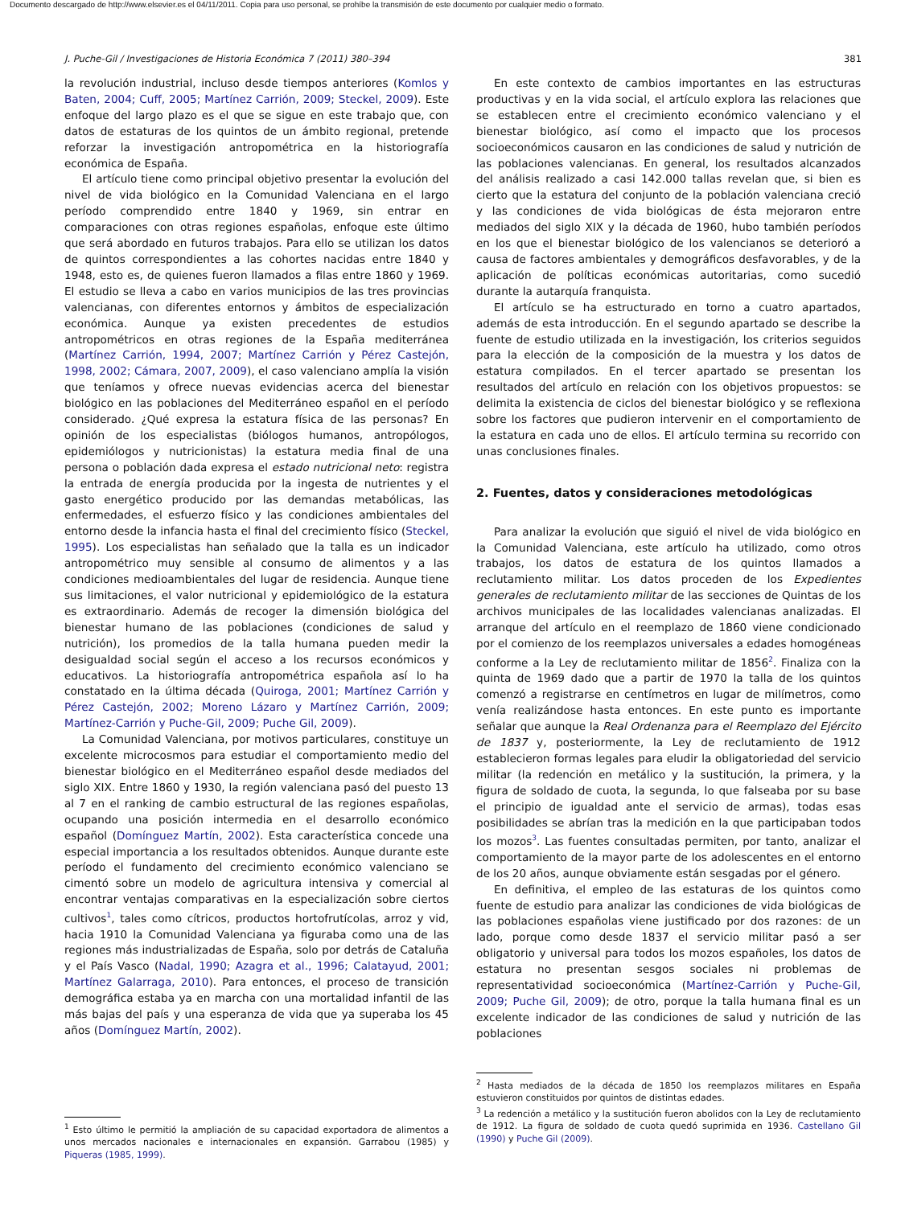Documento descargado de http://www.elsevier.es el 04/11/2011. Copia para uso personal, se prohíbe la transmisión de este documento por cualquier medio o formato.
J. Puche-Gil / Investigaciones de Historia Económica 7 (2011) 380–394 381
la revolución industrial, incluso desde tiempos anteriores (Komlos y Baten, 2004; Cuff, 2005; Martínez Carrión, 2009; Steckel, 2009). Este enfoque del largo plazo es el que se sigue en este trabajo que, con datos de estaturas de los quintos de un ámbito regional, pretende reforzar la investigación antropométrica en la historiografía económica de España.
El artículo tiene como principal objetivo presentar la evolución del nivel de vida biológico en la Comunidad Valenciana en el largo período comprendido entre 1840 y 1969, sin entrar en comparaciones con otras regiones españolas, enfoque este último que será abordado en futuros trabajos. Para ello se utilizan los datos de quintos correspondientes a las cohortes nacidas entre 1840 y 1948, esto es, de quienes fueron llamados a filas entre 1860 y 1969. El estudio se lleva a cabo en varios municipios de las tres provincias valencianas, con diferentes entornos y ámbitos de especialización económica. Aunque ya existen precedentes de estudios antropométricos en otras regiones de la España mediterránea (Martínez Carrión, 1994, 2007; Martínez Carrión y Pérez Castejón, 1998, 2002; Cámara, 2007, 2009), el caso valenciano amplía la visión que teníamos y ofrece nuevas evidencias acerca del bienestar biológico en las poblaciones del Mediterráneo español en el período considerado. ¿Qué expresa la estatura física de las personas? En opinión de los especialistas (biólogos humanos, antropólogos, epidemiólogos y nutricionistas) la estatura media final de una persona o población dada expresa el estado nutricional neto: registra la entrada de energía producida por la ingesta de nutrientes y el gasto energético producido por las demandas metabólicas, las enfermedades, el esfuerzo físico y las condiciones ambientales del entorno desde la infancia hasta el final del crecimiento físico (Steckel, 1995). Los especialistas han señalado que la talla es un indicador antropométrico muy sensible al consumo de alimentos y a las condiciones medioambientales del lugar de residencia. Aunque tiene sus limitaciones, el valor nutricional y epidemiológico de la estatura es extraordinario. Además de recoger la dimensión biológica del bienestar humano de las poblaciones (condiciones de salud y nutrición), los promedios de la talla humana pueden medir la desigualdad social según el acceso a los recursos económicos y educativos. La historiografía antropométrica española así lo ha constatado en la última década (Quiroga, 2001; Martínez Carrión y Pérez Castejón, 2002; Moreno Lázaro y Martínez Carrión, 2009; Martínez-Carrión y Puche-Gil, 2009; Puche Gil, 2009).
La Comunidad Valenciana, por motivos particulares, constituye un excelente microcosmos para estudiar el comportamiento medio del bienestar biológico en el Mediterráneo español desde mediados del siglo XIX. Entre 1860 y 1930, la región valenciana pasó del puesto 13 al 7 en el ranking de cambio estructural de las regiones españolas, ocupando una posición intermedia en el desarrollo económico español (Domínguez Martín, 2002). Esta característica concede una especial importancia a los resultados obtenidos. Aunque durante este período el fundamento del crecimiento económico valenciano se cimentó sobre un modelo de agricultura intensiva y comercial al encontrar ventajas comparativas en la especialización sobre ciertos cultivos<sup>1</sup>, tales como cítricos, productos hortofrutícolas, arroz y vid, hacia 1910 la Comunidad Valenciana ya figuraba como una de las regiones más industrializadas de España, solo por detrás de Cataluña y el País Vasco (Nadal, 1990; Azagra et al., 1996; Calatayud, 2001; Martínez Galarraga, 2010). Para entonces, el proceso de transición demográfica estaba ya en marcha con una mortalidad infantil de las más bajas del país y una esperanza de vida que ya superaba los 45 años (Domínguez Martín, 2002).
<sup>1</sup> Esto último le permitió la ampliación de su capacidad exportadora de alimentos a unos mercados nacionales e internacionales en expansión. Garrabou (1985) y Piqueras (1985, 1999).
En este contexto de cambios importantes en las estructuras productivas y en la vida social, el artículo explora las relaciones que se establecen entre el crecimiento económico valenciano y el bienestar biológico, así como el impacto que los procesos socioeconómicos causaron en las condiciones de salud y nutrición de las poblaciones valencianas. En general, los resultados alcanzados del análisis realizado a casi 142.000 tallas revelan que, si bien es cierto que la estatura del conjunto de la población valenciana creció y las condiciones de vida biológicas de ésta mejoraron entre mediados del siglo XIX y la década de 1960, hubo también períodos en los que el bienestar biológico de los valencianos se deterioró a causa de factores ambientales y demográficos desfavorables, y de la aplicación de políticas económicas autoritarias, como sucedió durante la autarquía franquista.
El artículo se ha estructurado en torno a cuatro apartados, además de esta introducción. En el segundo apartado se describe la fuente de estudio utilizada en la investigación, los criterios seguidos para la elección de la composición de la muestra y los datos de estatura compilados. En el tercer apartado se presentan los resultados del artículo en relación con los objetivos propuestos: se delimita la existencia de ciclos del bienestar biológico y se reflexiona sobre los factores que pudieron intervenir en el comportamiento de la estatura en cada uno de ellos. El artículo termina su recorrido con unas conclusiones finales.
2. Fuentes, datos y consideraciones metodológicas
Para analizar la evolución que siguió el nivel de vida biológico en la Comunidad Valenciana, este artículo ha utilizado, como otros trabajos, los datos de estatura de los quintos llamados a reclutamiento militar. Los datos proceden de los Expedientes generales de reclutamiento militar de las secciones de Quintas de los archivos municipales de las localidades valencianas analizadas. El arranque del artículo en el reemplazo de 1860 viene condicionado por el comienzo de los reemplazos universales a edades homogéneas conforme a la Ley de reclutamiento militar de 1856<sup>2</sup>. Finaliza con la quinta de 1969 dado que a partir de 1970 la talla de los quintos comenzó a registrarse en centímetros en lugar de milímetros, como venía realizándose hasta entonces. En este punto es importante señalar que aunque la Real Ordenanza para el Reemplazo del Ejército de 1837 y, posteriormente, la Ley de reclutamiento de 1912 establecieron formas legales para eludir la obligatoriedad del servicio militar (la redención en metálico y la sustitución, la primera, y la figura de soldado de cuota, la segunda, lo que falseaba por su base el principio de igualdad ante el servicio de armas), todas esas posibilidades se abrían tras la medición en la que participaban todos los mozos<sup>3</sup>. Las fuentes consultadas permiten, por tanto, analizar el comportamiento de la mayor parte de los adolescentes en el entorno de los 20 años, aunque obviamente están sesgadas por el género.
En definitiva, el empleo de las estaturas de los quintos como fuente de estudio para analizar las condiciones de vida biológicas de las poblaciones españolas viene justificado por dos razones: de un lado, porque como desde 1837 el servicio militar pasó a ser obligatorio y universal para todos los mozos españoles, los datos de estatura no presentan sesgos sociales ni problemas de representatividad socioeconómica (Martínez-Carrión y Puche-Gil, 2009; Puche Gil, 2009); de otro, porque la talla humana final es un excelente indicador de las condiciones de salud y nutrición de las poblaciones
<sup>2</sup> Hasta mediados de la década de 1850 los reemplazos militares en España estuvieron constituidos por quintos de distintas edades.
<sup>3</sup> La redención a metálico y la sustitución fueron abolidos con la Ley de reclutamiento de 1912. La figura de soldado de cuota quedó suprimida en 1936. Castellano Gil (1990) y Puche Gil (2009).